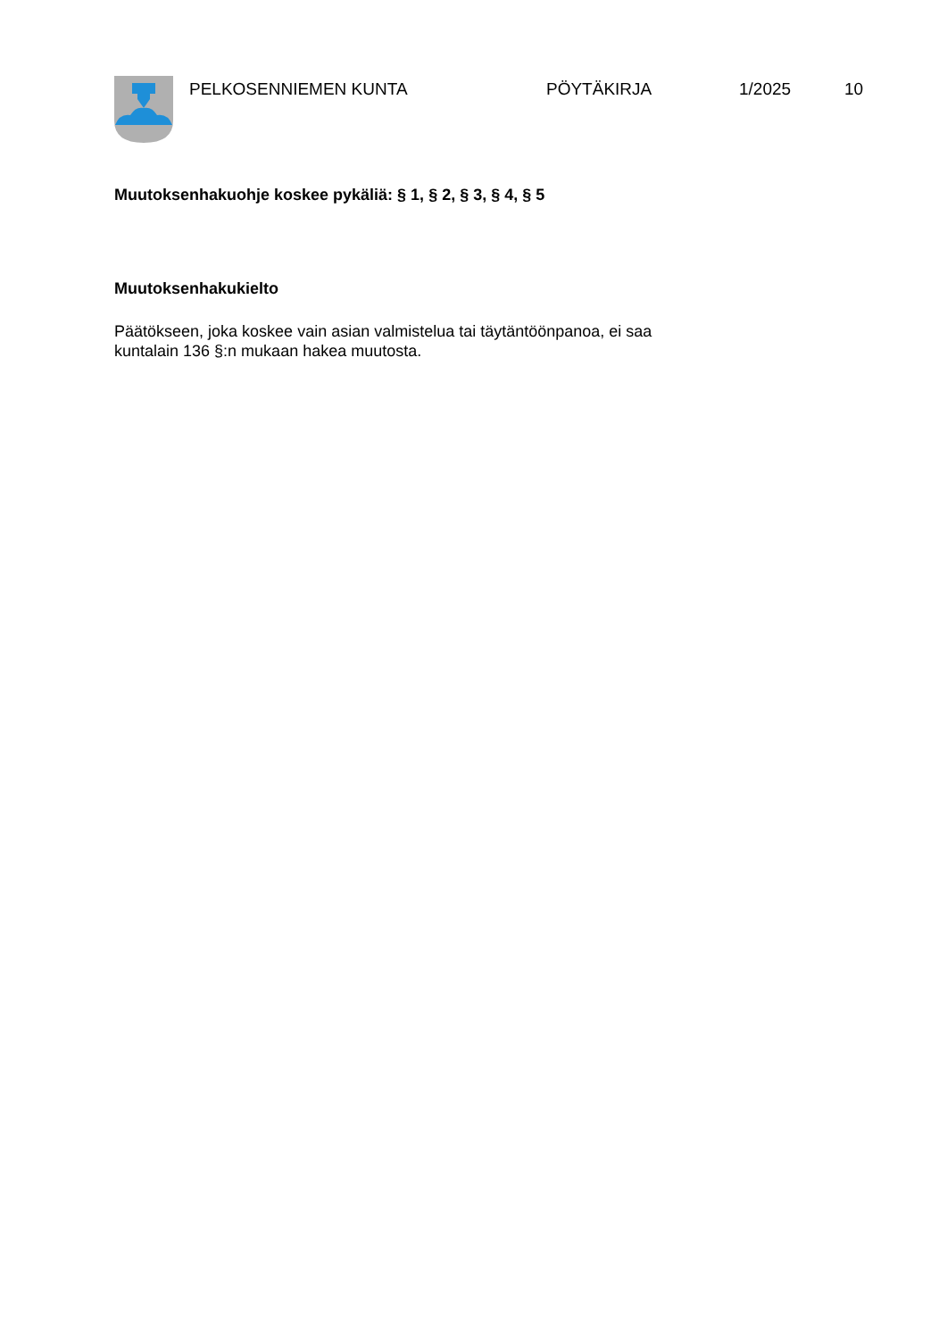PELKOSENNIEMEN KUNTA PÖYTÄKIRJA 1/2025 10
Muutoksenhakuohje koskee pykäliä: § 1, § 2, § 3, § 4, § 5
Muutoksenhakukielto
Päätökseen, joka koskee vain asian valmistelua tai täytäntöönpanoa, ei saa
kuntalain 136 §:n mukaan hakea muutosta.